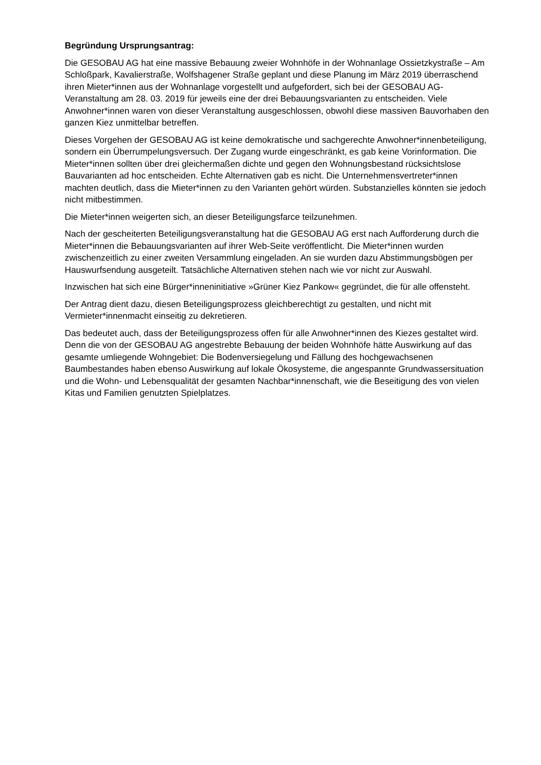Begründung Ursprungsantrag:
Die GESOBAU AG hat eine massive Bebauung zweier Wohnhöfe in der Wohnanlage Ossietzkystraße – Am Schloßpark, Kavalierstraße, Wolfshagener Straße geplant und diese Planung im März 2019 überraschend ihren Mieter*innen aus der Wohnanlage vorgestellt und aufgefordert, sich bei der GESOBAU AG-Veranstaltung am 28. 03. 2019 für jeweils eine der drei Bebauungsvarianten zu entscheiden. Viele Anwohner*innen waren von dieser Veranstaltung ausgeschlossen, obwohl diese massiven Bauvorhaben den ganzen Kiez unmittelbar betreffen.
Dieses Vorgehen der GESOBAU AG ist keine demokratische und sachgerechte Anwohner*innenbeteiligung, sondern ein Überrumpelungsversuch. Der Zugang wurde eingeschränkt, es gab keine Vorinformation. Die Mieter*innen sollten über drei gleichermaßen dichte und gegen den Wohnungsbestand rücksichtslose Bauvarianten ad hoc entscheiden. Echte Alternativen gab es nicht. Die Unternehmensvertreter*innen machten deutlich, dass die Mieter*innen zu den Varianten gehört würden. Substanzielles könnten sie jedoch nicht mitbestimmen.
Die Mieter*innen weigerten sich, an dieser Beteiligungsfarce teilzunehmen.
Nach der gescheiterten Beteiligungsveranstaltung hat die GESOBAU AG erst nach Aufforderung durch die Mieter*innen die Bebauungsvarianten auf ihrer Web-Seite veröffentlicht. Die Mieter*innen wurden zwischenzeitlich zu einer zweiten Versammlung eingeladen. An sie wurden dazu Abstimmungsbögen per Hauswurfsendung ausgeteilt. Tatsächliche Alternativen stehen nach wie vor nicht zur Auswahl.
Inzwischen hat sich eine Bürger*inneninitiative »Grüner Kiez Pankow« gegründet, die für alle offensteht.
Der Antrag dient dazu, diesen Beteiligungsprozess gleichberechtigt zu gestalten, und nicht mit Vermieter*innenmacht einseitig zu dekretieren.
Das bedeutet auch, dass der Beteiligungsprozess offen für alle Anwohner*innen des Kiezes gestaltet wird. Denn die von der GESOBAU AG angestrebte Bebauung der beiden Wohnhöfe hätte Auswirkung auf das gesamte umliegende Wohngebiet: Die Bodenversiegelung und Fällung des hochgewachsenen Baumbestandes haben ebenso Auswirkung auf lokale Ökosysteme, die angespannte Grundwassersituation und die Wohn- und Lebensqualität der gesamten Nachbar*innenschaft, wie die Beseitigung des von vielen Kitas und Familien genutzten Spielplatzes.